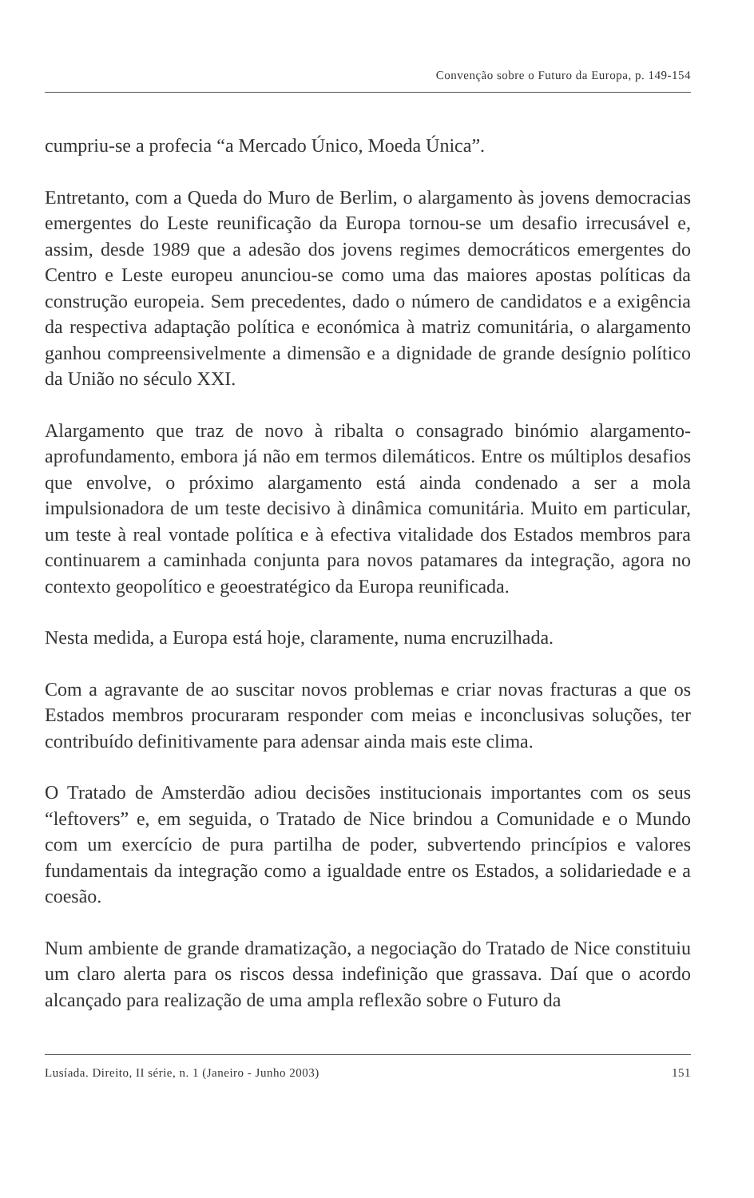Convenção sobre o Futuro da Europa, p. 149-154
cumpriu-se a profecia “a Mercado Único, Moeda Única”.
Entretanto, com a Queda do Muro de Berlim, o alargamento às jovens democracias emergentes do Leste reunificação da Europa tornou-se um desafio irrecusável e, assim, desde 1989 que a adesão dos jovens regimes democráticos emergentes do Centro e Leste europeu anunciou-se como uma das maiores apostas políticas da construção europeia. Sem precedentes, dado o número de candidatos e a exigência da respectiva adaptação política e económica à matriz comunitária, o alargamento ganhou compreensivelmente a dimensão e a dignidade de grande desígnio político da União no século XXI.
Alargamento que traz de novo à ribalta o consagrado binómio alargamento-aprofundamento, embora já não em termos dilemáticos. Entre os múltiplos desafios que envolve, o próximo alargamento está ainda condenado a ser a mola impulsionadora de um teste decisivo à dinâmica comunitária. Muito em particular, um teste à real vontade política e à efectiva vitalidade dos Estados membros para continuarem a caminhada conjunta para novos patamares da integração, agora no contexto geopolítico e geoestratégico da Europa reunificada.
Nesta medida, a Europa está hoje, claramente, numa encruzilhada.
Com a agravante de ao suscitar novos problemas e criar novas fracturas a que os Estados membros procuraram responder com meias e inconclusivas soluções, ter contribuído definitivamente para adensar ainda mais este clima.
O Tratado de Amsterdão adiou decisões institucionais importantes com os seus “leftovers” e, em seguida, o Tratado de Nice brindou a Comunidade e o Mundo com um exercício de pura partilha de poder, subvertendo princípios e valores fundamentais da integração como a igualdade entre os Estados, a solidariedade e a coesão.
Num ambiente de grande dramatização, a negociação do Tratado de Nice constituiu um claro alerta para os riscos dessa indefinição que grassava. Daí que o acordo alcançado para realização de uma ampla reflexão sobre o Futuro da
Lusíada. Direito, II série, n. 1 (Janeiro - Junho 2003) 151